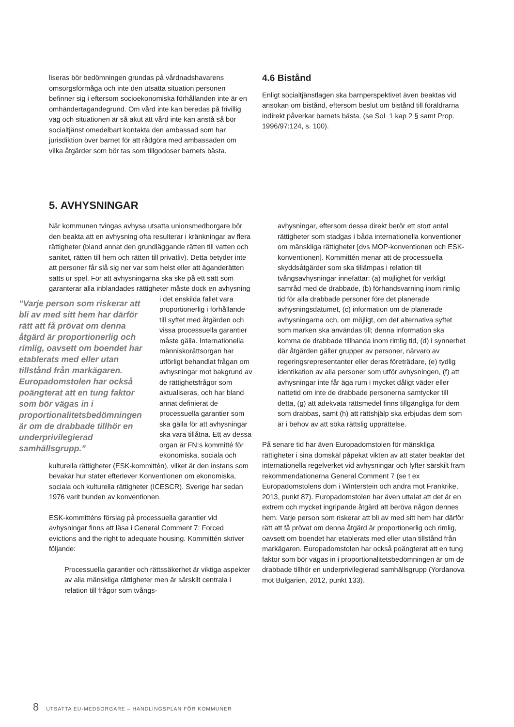liseras bör bedömningen grundas på vårdnadshavarens omsorgsförmåga och inte den utsatta situation personen befinner sig i eftersom socioekonomiska förhållanden inte är en omhändertagandegrund. Om vård inte kan beredas på frivillig väg och situationen är så akut att vård inte kan anstå så bör socialtjänst omedelbart kontakta den ambassad som har jurisdiktion över barnet för att rådgöra med ambassaden om vilka åtgärder som bör tas som tillgodoser barnets bästa.
4.6 Bistånd
Enligt socialtjänstlagen ska barnperspektivet även beaktas vid ansökan om bistånd, eftersom beslut om bistånd till föräldrarna indirekt påverkar barnets bästa. (se SoL 1 kap 2 § samt Prop. 1996/97:124, s. 100).
5. AVHYSNINGAR
När kommunen tvingas avhysa utsatta unionsmedborgare bör den beakta att en avhysning ofta resulterar i kränkningar av flera rättigheter (bland annat den grundläggande rätten till vatten och sanitet, rätten till hem och rätten till privatliv). Detta betyder inte att personer får slå sig ner var som helst eller att äganderätten sätts ur spel. För att avhysningarna ska ske på ett sätt som garanterar alla inblandades rättigheter måste dock en avhysning i ”Varje person som riskerar att bli av med sitt hem har därför rätt att få prövat om denna åtgärd är proportionerlig och rimlig, oavsett om boendet har etablerats med eller utan tillstånd från markägaren. Europadomstolen har också poängterat att en tung faktor som bör vägas in i proportionalitetsbedömningen är om de drabbade tillhör en underprivilegierad samhällsgrupp.” det enskilda fallet vara proportionerlig i förhållande till syftet med åtgärden och vissa processuella garantier måste gälla. Internationella människorättsorgan har utförligt behandlat frågan om avhysningar mot bakgrund av de rättighetsfrågor som aktualiseras, och har bland annat definierat de processuella garantier som ska gälla för att avhysningar ska vara tillåtna. Ett av dessa organ är FN:s kommitté för ekonomiska, sociala och kulturella rättigheter (ESK-kommittén), vilket är den instans som bevakar hur stater efterlever Konventionen om ekonomiska, sociala och kulturella rättigheter (ICESCR). Sverige har sedan 1976 varit bunden av konventionen.
ESK-kommitténs förslag på processuella garantier vid avhysningar finns att läsa i General Comment 7: Forced evictions and the right to adequate housing. Kommittén skriver följande:
Processuella garantier och rättssäkerhet är viktiga aspekter av alla mänskliga rättigheter men är särskilt centrala i relation till frågor som tvångs-
avhysningar, eftersom dessa direkt berör ett stort antal rättigheter som stadgas i båda internationella konventioner om mänskliga rättigheter [dvs MOP-konventionen och ESK-konventionen]. Kommittén menar att de processuella skyddsåtgärder som ska tillämpas i relation till tvångsavhysningar innefattar: (a) möjlighet för verkligt samråd med de drabbade, (b) förhandsvarning inom rimlig tid för alla drabbade personer före det planerade avhysningsdatumet, (c) information om de planerade avhysningarna och, om möjligt, om det alternativa syftet som marken ska användas till; denna information ska komma de drabbade tillhanda inom rimlig tid, (d) i synnerhet där åtgärden gäller grupper av personer, närvaro av regeringsrepresentanter eller deras företrädare, (e) tydlig identikation av alla personer som utför avhysningen, (f) att avhysningar inte får äga rum i mycket dåligt väder eller nattetid om inte de drabbade personerna samtycker till detta, (g) att adekvata rättsmedel finns tillgängliga för dem som drabbas, samt (h) att rättshjälp ska erbjudas dem som är i behov av att söka rättslig upprättelse.
På senare tid har även Europadomstolen för mänskliga rättigheter i sina domskäl påpekat vikten av att stater beaktar det internationella regelverket vid avhysningar och lyfter särskilt fram rekommendationerna General Comment 7 (se t ex Europadomstolens dom i Winterstein och andra mot Frankrike, 2013, punkt 87). Europadomstolen har även uttalat att det är en extrem och mycket ingripande åtgärd att beröva någon dennes hem. Varje person som riskerar att bli av med sitt hem har därför rätt att få prövat om denna åtgärd är proportionerlig och rimlig, oavsett om boendet har etablerats med eller utan tillstånd från markägaren. Europadomstolen har också poängterat att en tung faktor som bör vägas in i proportionalitetsbedömningen är om de drabbade tillhör en underprivilegierad samhällsgrupp (Yordanova mot Bulgarien, 2012, punkt 133).
8 UTSATTA EU-MEDBORGARE – HANDLINGSPLAN FÖR KOMMUNER